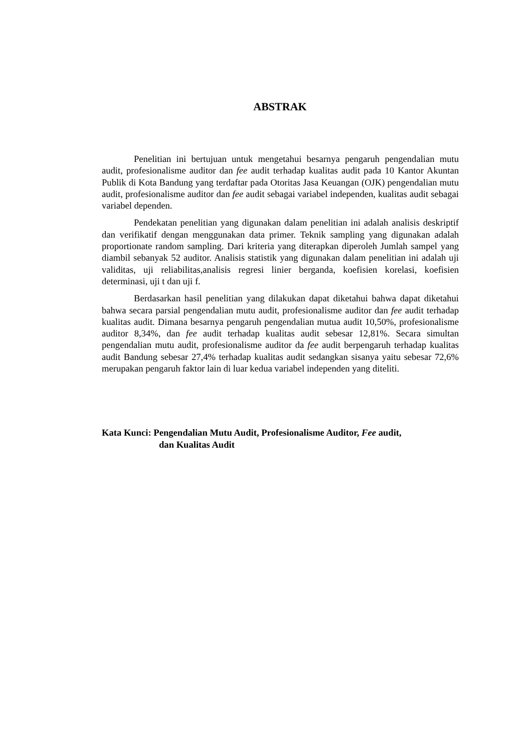ABSTRAK
Penelitian ini bertujuan untuk mengetahui besarnya pengaruh pengendalian mutu audit, profesionalisme auditor dan fee audit terhadap kualitas audit pada 10 Kantor Akuntan Publik di Kota Bandung yang terdaftar pada Otoritas Jasa Keuangan (OJK) pengendalian mutu audit, profesionalisme auditor dan fee audit sebagai variabel independen, kualitas audit sebagai variabel dependen.
Pendekatan penelitian yang digunakan dalam penelitian ini adalah analisis deskriptif dan verifikatif dengan menggunakan data primer. Teknik sampling yang digunakan adalah proportionate random sampling. Dari kriteria yang diterapkan diperoleh Jumlah sampel yang diambil sebanyak 52 auditor. Analisis statistik yang digunakan dalam penelitian ini adalah uji validitas, uji reliabilitas,analisis regresi linier berganda, koefisien korelasi, koefisien determinasi, uji t dan uji f.
Berdasarkan hasil penelitian yang dilakukan dapat diketahui bahwa dapat diketahui bahwa secara parsial pengendalian mutu audit, profesionalisme auditor dan fee audit terhadap kualitas audit. Dimana besarnya pengaruh pengendalian mutua audit 10,50%, profesionalisme auditor 8,34%, dan fee audit terhadap kualitas audit sebesar 12,81%. Secara simultan pengendalian mutu audit, profesionalisme auditor da fee audit berpengaruh terhadap kualitas audit Bandung sebesar 27,4% terhadap kualitas audit sedangkan sisanya yaitu sebesar 72,6% merupakan pengaruh faktor lain di luar kedua variabel independen yang diteliti.
Kata Kunci: Pengendalian Mutu Audit, Profesionalisme Auditor, Fee audit,
dan Kualitas Audit